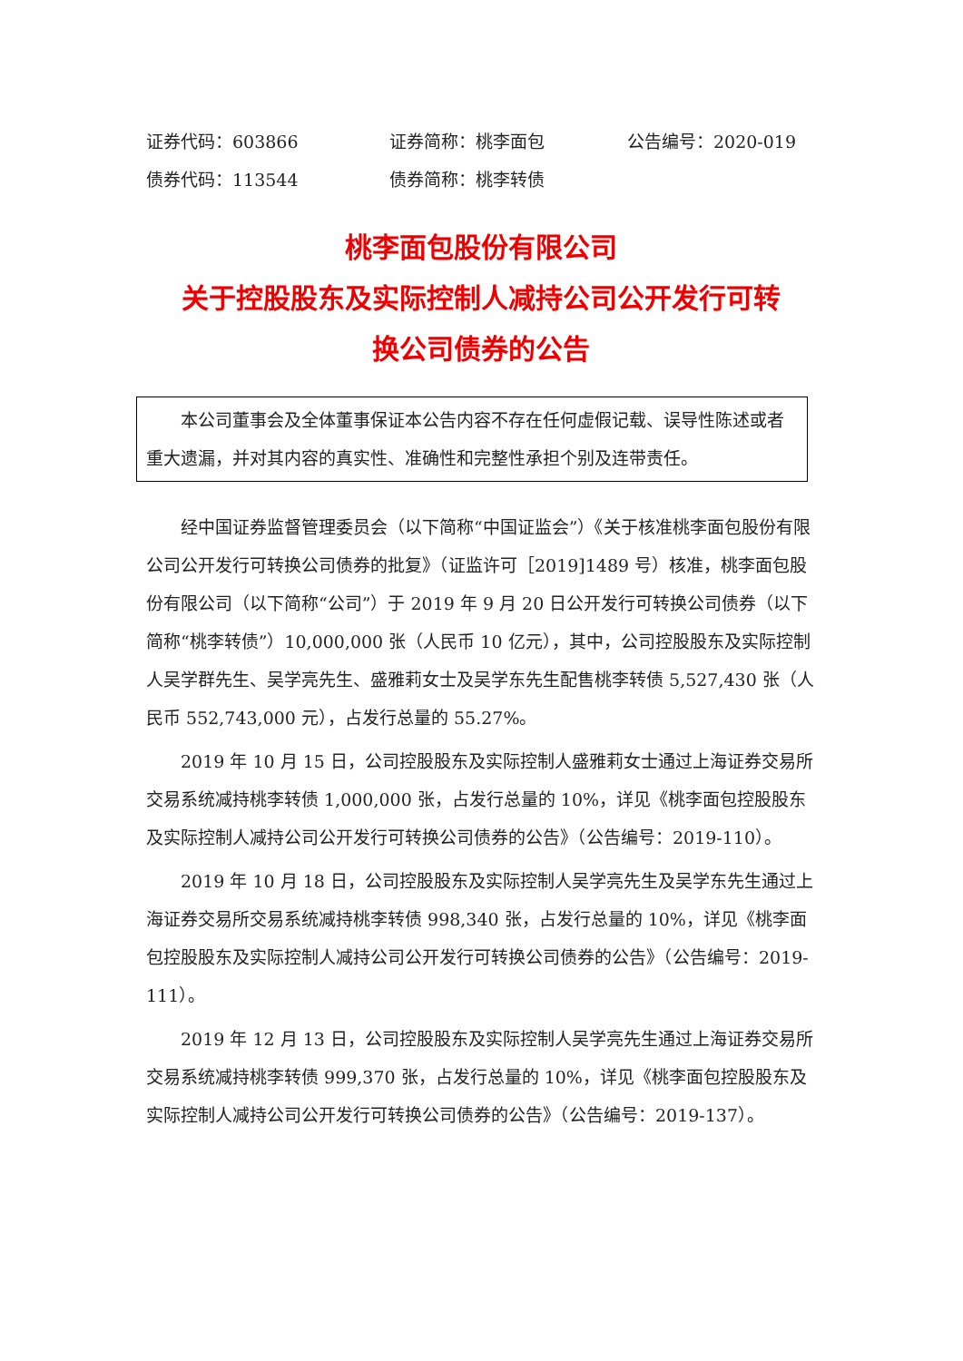证券代码：603866 证券简称：桃李面包 公告编号：2020-019
债券代码：113544 债券简称：桃李转债
桃李面包股份有限公司
关于控股股东及实际控制人减持公司公开发行可转
换公司债券的公告
本公司董事会及全体董事保证本公告内容不存在任何虚假记载、误导性陈述或者重大遗漏，并对其内容的真实性、准确性和完整性承担个别及连带责任。
经中国证券监督管理委员会（以下简称“中国证监会”）《关于核准桃李面包股份有限公司公开发行可转换公司债券的批复》（证监许可［2019]1489 号）核准，桃李面包股份有限公司（以下简称“公司”）于 2019 年 9 月 20 日公开发行可转换公司债券（以下简称“桃李转债”）10,000,000 张（人民币 10 亿元），其中，公司控股股东及实际控制人吴学群先生、吴学亮先生、盛雅莉女士及吴学东先生配售桃李转债 5,527,430 张（人民币 552,743,000 元），占发行总量的 55.27%。
2019 年 10 月 15 日，公司控股股东及实际控制人盛雅莉女士通过上海证券交易所交易系统减持桃李转债 1,000,000 张，占发行总量的 10%，详见《桃李面包控股股东及实际控制人减持公司公开发行可转换公司债券的公告》（公告编号：2019-110）。
2019 年 10 月 18 日，公司控股股东及实际控制人吴学亮先生及吴学东先生通过上海证券交易所交易系统减持桃李转债 998,340 张，占发行总量的 10%，详见《桃李面包控股股东及实际控制人减持公司公开发行可转换公司债券的公告》（公告编号：2019-111）。
2019 年 12 月 13 日，公司控股股东及实际控制人吴学亮先生通过上海证券交易所交易系统减持桃李转债 999,370 张，占发行总量的 10%，详见《桃李面包控股股东及实际控制人减持公司公开发行可转换公司债券的公告》（公告编号：2019-137）。